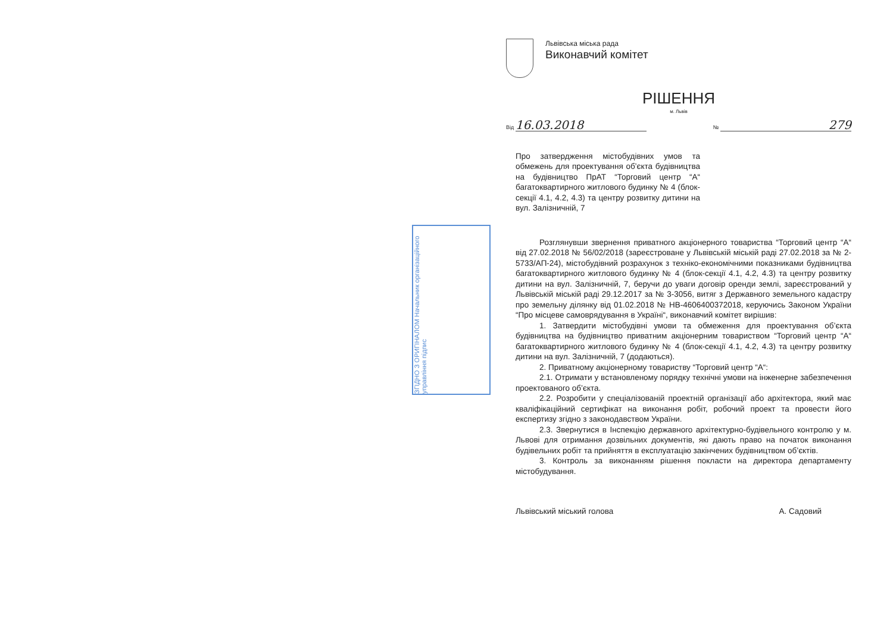ЗГІДНО З ОРИГІНАЛОМ Начальник організаційного управління підпис
Львівська міська рада
Виконавчий комітет
РІШЕННЯ
м. Львів
Від 16.03.2018 № 279
Про затвердження містобудівних умов та обмежень для проектування об’єкта будівництва на будівництво ПрАТ “Торговий центр “А“ багатоквартирного житлового будинку № 4 (блок-секції 4.1, 4.2, 4.3) та центру розвитку дитини на вул. Залізничній, 7
Розглянувши звернення приватного акціонерного товариства “Торговий центр “А“ від 27.02.2018 № 56/02/2018 (зареєстроване у Львівській міській раді 27.02.2018 за № 2-5733/АП-24), містобудівний розрахунок з техніко-економічними показниками будівництва багатоквартирного житлового будинку № 4 (блок-секції 4.1, 4.2, 4.3) та центру розвитку дитини на вул. Залізничній, 7, беручи до уваги договір оренди землі, зареєстрований у Львівській міській раді 29.12.2017 за № 3-3056, витяг з Державного земельного кадастру про земельну ділянку від 01.02.2018 № НВ-4606400372018, керуючись Законом України “Про місцеве самоврядування в Україні“, виконавчий комітет вирішив:
1. Затвердити містобудівні умови та обмеження для проектування об’єкта будівництва на будівництво приватним акціонерним товариством “Торговий центр “А“ багатоквартирного житлового будинку № 4 (блок-секції 4.1, 4.2, 4.3) та центру розвитку дитини на вул. Залізничній, 7 (додаються).
2. Приватному акціонерному товариству “Торговий центр “А“:
2.1. Отримати у встановленому порядку технічні умови на інженерне забезпечення проектованого об’єкта.
2.2. Розробити у спеціалізованій проектній організації або архітектора, який має кваліфікаційний сертифікат на виконання робіт, робочий проект та провести його експертизу згідно з законодавством України.
2.3. Звернутися в Інспекцію державного архітектурно-будівельного контролю у м. Львові для отримання дозвільних документів, які дають право на початок виконання будівельних робіт та прийняття в експлуатацію закінчених будівництвом об’єктів.
3. Контроль за виконанням рішення покласти на директора департаменту містобудування.
Львівський міський голова А. Садовий